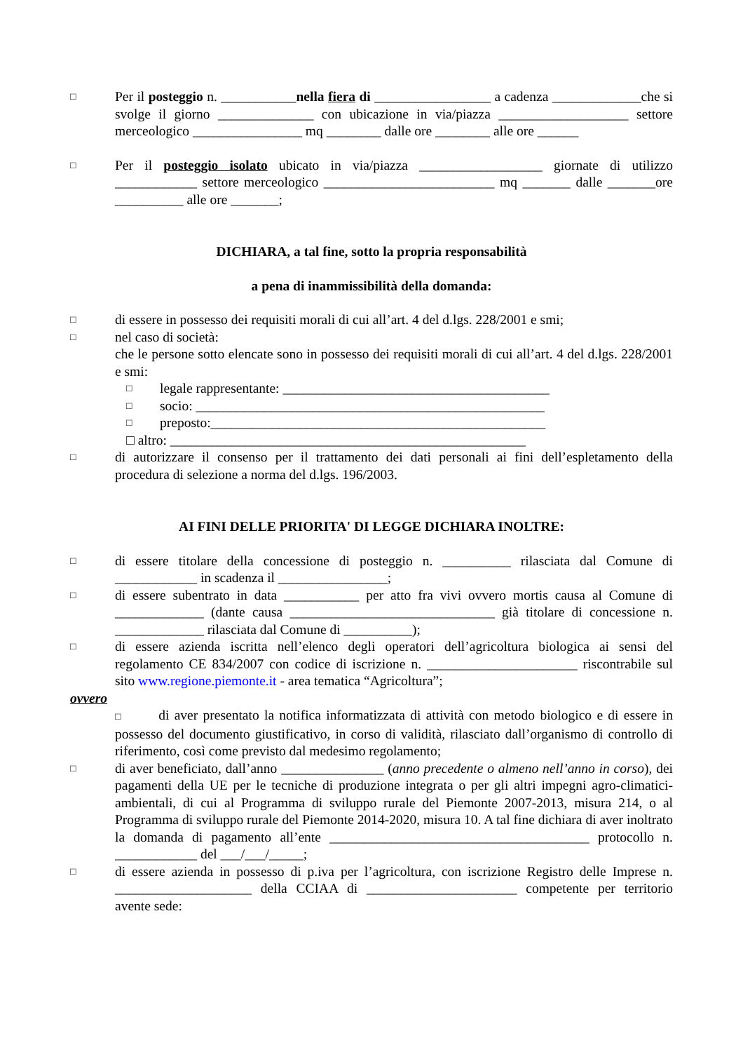□
Per il posteggio n. ___________nella fiera di _________________ a cadenza _____________che si svolge il giorno ______________ con ubicazione in via/piazza ___________________ settore merceologico ________________ mq ________ dalle ore ________ alle ore ______
□
Per il posteggio isolato ubicato in via/piazza __________________ giornate di utilizzo ____________ settore merceologico _________________________ mq _______ dalle _______ore __________ alle ore _______;
DICHIARA, a tal fine, sotto la propria responsabilità
a pena di inammissibilità della domanda:
□
di essere in possesso dei requisiti morali di cui all’art. 4 del d.lgs. 228/2001 e smi;
□
nel caso di società:
che le persone sotto elencate sono in possesso dei requisiti morali di cui all’art. 4 del d.lgs. 228/2001 e smi:
□
legale rappresentante: _______________________________________
□
socio: ___________________________________________________
□
preposto:_________________________________________________
□ altro: ____________________________________________________
□
di autorizzare il consenso per il trattamento dei dati personali ai fini dell’espletamento della procedura di selezione a norma del d.lgs. 196/2003.
AI FINI DELLE PRIORITA' DI LEGGE DICHIARA INOLTRE:
□
di essere titolare della concessione di posteggio n. __________ rilasciata dal Comune di ____________ in scadenza il ________________;
□
di essere subentrato in data ___________ per atto fra vivi ovvero mortis causa al Comune di _____________ (dante causa ______________________________ già titolare di concessione n. _____________ rilasciata dal Comune di __________);
□
di essere azienda iscritta nell’elenco degli operatori dell’agricoltura biologica ai sensi del regolamento CE 834/2007 con codice di iscrizione n. ______________________ riscontrabile sul sito www.regione.piemonte.it - area tematica “Agricoltura”;
ovvero
□ di aver presentato la notifica informatizzata di attività con metodo biologico e di essere in possesso del documento giustificativo, in corso di validità, rilasciato dall’organismo di controllo di riferimento, così come previsto dal medesimo regolamento;
□
di aver beneficiato, dall’anno _______________ (anno precedente o almeno nell’anno in corso), dei pagamenti della UE per le tecniche di produzione integrata o per gli altri impegni agro-climatici-ambientali, di cui al Programma di sviluppo rurale del Piemonte 2007-2013, misura 214, o al Programma di sviluppo rurale del Piemonte 2014-2020, misura 10. A tal fine dichiara di aver inoltrato la domanda di pagamento all’ente ______________________________________ protocollo n. ____________ del ___/___/_____;
□
di essere azienda in possesso di p.iva per l’agricoltura, con iscrizione Registro delle Imprese n. ____________________ della CCIAA di ______________________ competente per territorio avente sede: